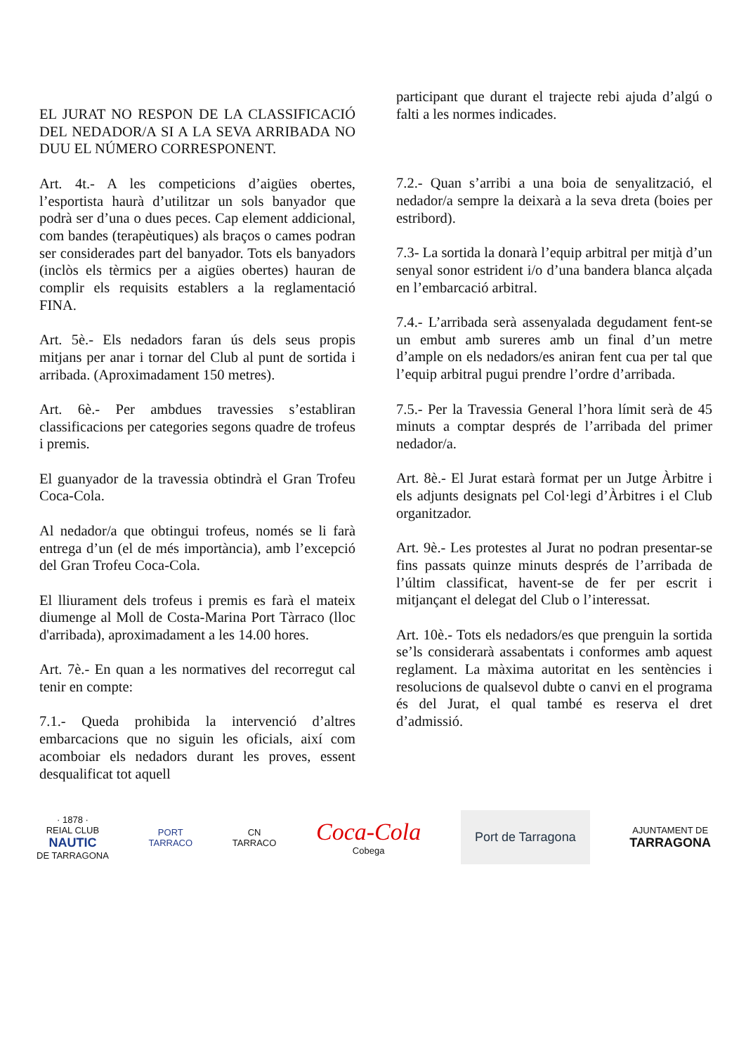EL JURAT NO RESPON DE LA CLASSIFICACIÓ DEL NEDADOR/A SI A LA SEVA ARRIBADA NO DUU EL NÚMERO CORRESPONENT.
Art. 4t.- A les competicions d’aigües obertes, l’esportista haurà d’utilitzar un sols banyador que podrà ser d’una o dues peces. Cap element addicional, com bandes (terapèutiques) als braços o cames podran ser considerades part del banyador. Tots els banyadors (inclòs els tèrmics per a aigües obertes) hauran de complir els requisits establers a la reglamentació FINA.
Art. 5è.- Els nedadors faran ús dels seus propis mitjans per anar i tornar del Club al punt de sortida i arribada. (Aproximadament 150 metres).
Art. 6è.- Per ambdues travessies s’establiran classificacions per categories segons quadre de trofeus i premis.
El guanyador de la travessia obtindrà el Gran Trofeu Coca-Cola.
Al nedador/a que obtingui trofeus, només se li farà entrega d’un (el de més importància), amb l’excepció del Gran Trofeu Coca-Cola.
El lliurament dels trofeus i premis es farà el mateix diumenge al Moll de Costa-Marina Port Tàrraco (lloc d'arribada), aproximadament a les 14.00 hores.
Art. 7è.- En quan a les normatives del recorregut cal tenir en compte:
7.1.- Queda prohibida la intervenció d’altres embarcacions que no siguin les oficials, així com acomboiar els nedadors durant les proves, essent desqualificat tot aquell
participant que durant el trajecte rebi ajuda d’algú o falti a les normes indicades.
7.2.- Quan s’arribi a una boia de senyalització, el nedador/a sempre la deixarà a la seva dreta (boies per estribord).
7.3- La sortida la donarà l’equip arbitral per mitjà d’un senyal sonor estrident i/o d’una bandera blanca alçada en l’embarcació arbitral.
7.4.- L’arribada serà assenyalada degudament fent-se un embut amb sureres amb un final d’un metre d’ample on els nedadors/es aniran fent cua per tal que l’equip arbitral pugui prendre l’ordre d’arribada.
7.5.- Per la Travessia General l’hora límit serà de 45 minuts a comptar després de l’arribada del primer nedador/a.
Art. 8è.- El Jurat estarà format per un Jutge Àrbitre i els adjunts designats pel Col·legi d’Àrbitres i el Club organitzador.
Art. 9è.- Les protestes al Jurat no podran presentar-se fins passats quinze minuts després de l’arribada de l’últim classificat, havent-se de fer per escrit i mitjançant el delegat del Club o l’interessat.
Art. 10è.- Tots els nedadors/es que prenguin la sortida se’ls considerarà assabentats i conformes amb aquest reglament. La màxima autoritat en les sentències i resolucions de qualsevol dubte o canvi en el programa és del Jurat, el qual també es reserva el dret d’admissió.
· 1878 ·
REIAL CLUB
NAUTIC
DE TARRAGONA
PORT
TARRACO
CN
TARRACO
Coca-Cola
Cobega
Port de Tarragona
AJUNTAMENT DE
TARRAGONA